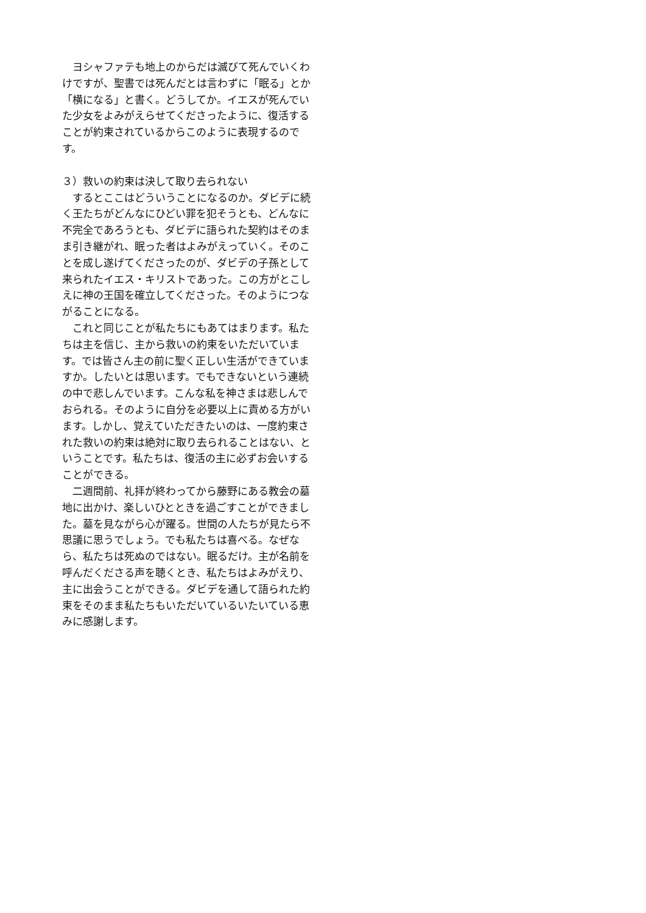ヨシャファテも地上のからだは滅びて死んでいくわけですが、聖書では死んだとは言わずに「眠る」とか「横になる」と書く。どうしてか。イエスが死んでいた少女をよみがえらせてくださったように、復活することが約束されているからこのように表現するのです。
３）救いの約束は決して取り去られない
　するとここはどういうことになるのか。ダビデに続く王たちがどんなにひどい罪を犯そうとも、どんなに不完全であろうとも、ダビデに語られた契約はそのまま引き継がれ、眠った者はよみがえっていく。そのことを成し遂げてくださったのが、ダビデの子孫として来られたイエス・キリストであった。この方がとこしえに神の王国を確立してくださった。そのようにつながることになる。
　これと同じことが私たちにもあてはまります。私たちは主を信じ、主から救いの約束をいただいています。では皆さん主の前に聖く正しい生活ができていますか。したいとは思います。でもできないという連続の中で悲しんでいます。こんな私を神さまは悲しんでおられる。そのように自分を必要以上に責める方がいます。しかし、覚えていただきたいのは、一度約束された救いの約束は絶対に取り去られることはない、ということです。私たちは、復活の主に必ずお会いすることができる。
　二週間前、礼拝が終わってから藤野にある教会の墓地に出かけ、楽しいひとときを過ごすことができました。墓を見ながら心が躍る。世間の人たちが見たら不思議に思うでしょう。でも私たちは喜べる。なぜなら、私たちは死ぬのではない。眠るだけ。主が名前を呼んだくださる声を聴くとき、私たちはよみがえり、主に出会うことができる。ダビデを通して語られた約束をそのまま私たちもいただいているいたいている恵みに感謝します。